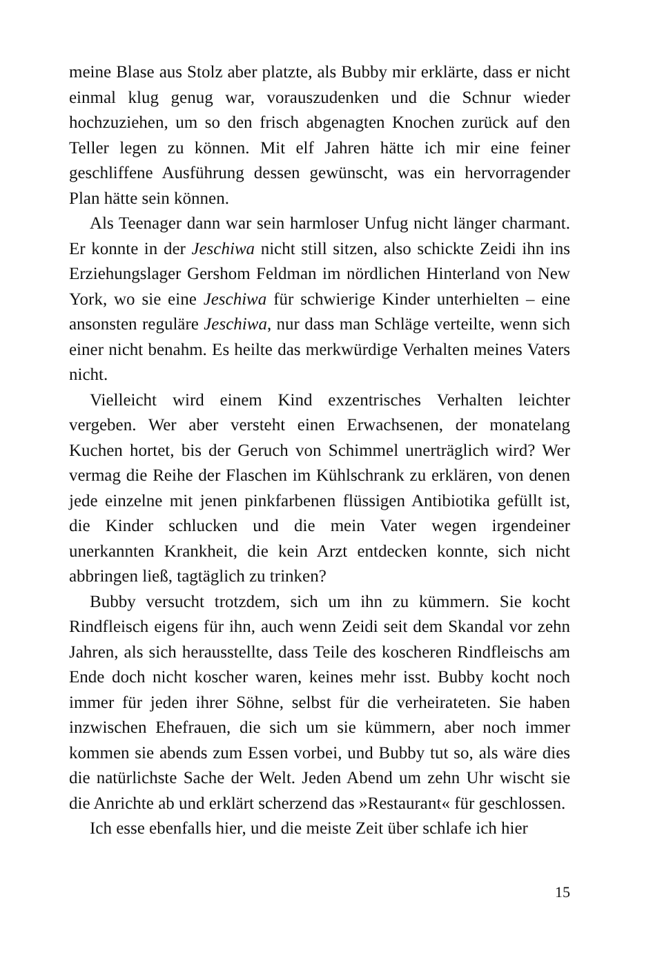meine Blase aus Stolz aber platzte, als Bubby mir erklärte, dass er nicht einmal klug genug war, vorauszudenken und die Schnur wieder hochzuziehen, um so den frisch abgenagten Knochen zurück auf den Teller legen zu können. Mit elf Jahren hätte ich mir eine feiner geschliffene Ausführung dessen gewünscht, was ein hervorragender Plan hätte sein können.
Als Teenager dann war sein harmloser Unfug nicht länger charmant. Er konnte in der Jeschiwa nicht still sitzen, also schickte Zeidi ihn ins Erziehungslager Gershom Feldman im nördlichen Hinterland von New York, wo sie eine Jeschiwa für schwierige Kinder unterhielten – eine ansonsten reguläre Jeschiwa, nur dass man Schläge verteilte, wenn sich einer nicht benahm. Es heilte das merkwürdige Verhalten meines Vaters nicht.
Vielleicht wird einem Kind exzentrisches Verhalten leichter vergeben. Wer aber versteht einen Erwachsenen, der monatelang Kuchen hortet, bis der Geruch von Schimmel unerträglich wird? Wer vermag die Reihe der Flaschen im Kühlschrank zu erklären, von denen jede einzelne mit jenen pinkfarbenen flüssigen Antibiotika gefüllt ist, die Kinder schlucken und die mein Vater wegen irgendeiner unerkannten Krankheit, die kein Arzt entdecken konnte, sich nicht abbringen ließ, tagtäglich zu trinken?
Bubby versucht trotzdem, sich um ihn zu kümmern. Sie kocht Rindfleisch eigens für ihn, auch wenn Zeidi seit dem Skandal vor zehn Jahren, als sich herausstellte, dass Teile des koscheren Rindfleischs am Ende doch nicht koscher waren, keines mehr isst. Bubby kocht noch immer für jeden ihrer Söhne, selbst für die verheirateten. Sie haben inzwischen Ehefrauen, die sich um sie kümmern, aber noch immer kommen sie abends zum Essen vorbei, und Bubby tut so, als wäre dies die natürlichste Sache der Welt. Jeden Abend um zehn Uhr wischt sie die Anrichte ab und erklärt scherzend das »Restaurant« für geschlossen.
Ich esse ebenfalls hier, und die meiste Zeit über schlafe ich hier
15